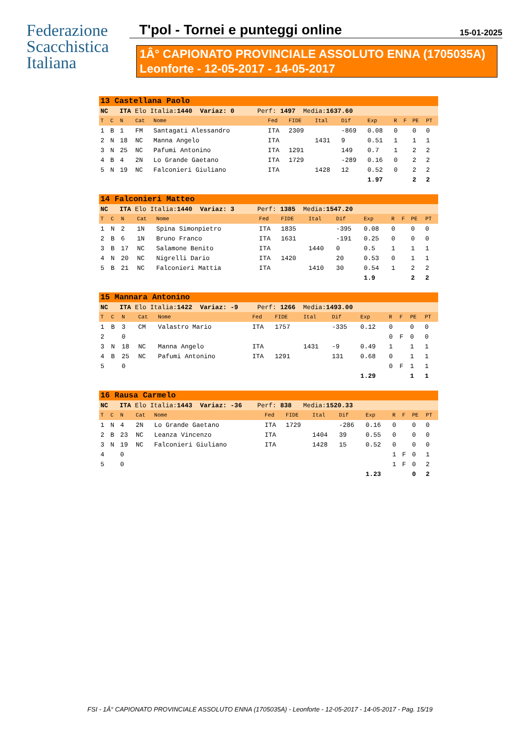Federazione Scacchistica Italiana
T'pol - Tornei e punteggi online 15-01-2025
1Â° CAPIONATO PROVINCIALE ASSOLUTO ENNA (1705035A)
Leonforte - 12-05-2017 - 14-05-2017
| 13 Castellana Paolo | | | | | | | | | | | | | |
| NC ITA Elo Italia: 1440 Variaz: 0 Perf: 1497 Media: 1637.60 | | | | | | | | | | | | | |
| T | C | N | Cat | Nome | Fed | FIDE | Ital | Dif | Exp | R | F | PE | PT |
| 1 | B | 1 | FM | Santagati Alessandro | ITA | 2309 | | -869 | 0.08 | 0 | | 0 | 0 |
| 2 | N | 18 | NC | Manna Angelo | ITA | | 1431 | 9 | 0.51 | 1 | | 1 | 1 |
| 3 | N | 25 | NC | Pafumi Antonino | ITA | 1291 | | 149 | 0.7 | 1 | | 2 | 2 |
| 4 | B | 4 | 2N | Lo Grande Gaetano | ITA | 1729 | | -289 | 0.16 | 0 | | 2 | 2 |
| 5 | N | 19 | NC | Falconieri Giuliano | ITA | | 1428 | 12 | 0.52 | 0 | | 2 | 2 |
| | | | | | | | | | 1.97 | | | 2 | 2 |
| 14 Falconieri Matteo | | | | | | | | | | | | | |
| NC ITA Elo Italia: 1440 Variaz: 3 Perf: 1385 Media: 1547.20 | | | | | | | | | | | | | |
| T | C | N | Cat | Nome | Fed | FIDE | Ital | Dif | Exp | R | F | PE | PT |
| 1 | N | 2 | 1N | Spina Simonpietro | ITA | 1835 | | -395 | 0.08 | 0 | | 0 | 0 |
| 2 | B | 6 | 1N | Bruno Franco | ITA | 1631 | | -191 | 0.25 | 0 | | 0 | 0 |
| 3 | B | 17 | NC | Salamone Benito | ITA | | 1440 | 0 | 0.5 | 1 | | 1 | 1 |
| 4 | N | 20 | NC | Nigrelli Dario | ITA | 1420 | | 20 | 0.53 | 0 | | 1 | 1 |
| 5 | B | 21 | NC | Falconieri Mattia | ITA | | 1410 | 30 | 0.54 | 1 | | 2 | 2 |
| | | | | | | | | | 1.9 | | | 2 | 2 |
| 15 Mannara Antonino | | | | | | | | | | | | | |
| NC ITA Elo Italia: 1422 Variaz: -9 Perf: 1266 Media: 1493.00 | | | | | | | | | | | | | |
| T | C | N | Cat | Nome | Fed | FIDE | Ital | Dif | Exp | R | F | PE | PT |
| 1 | B | 3 | CM | Valastro Mario | ITA | 1757 | | -335 | 0.12 | 0 | | 0 | 0 |
| 2 | | 0 | | | | | | | | 0 | F | 0 | 0 |
| 3 | N | 18 | NC | Manna Angelo | ITA | | 1431 | -9 | 0.49 | 1 | | 1 | 1 |
| 4 | B | 25 | NC | Pafumi Antonino | ITA | 1291 | | 131 | 0.68 | 0 | | 1 | 1 |
| 5 | | 0 | | | | | | | | 0 | F | 1 | 1 |
| | | | | | | | | | 1.29 | | | 1 | 1 |
| 16 Rausa Carmelo | | | | | | | | | | | | | |
| NC ITA Elo Italia: 1443 Variaz: -36 Perf: 838 Media: 1520.33 | | | | | | | | | | | | | |
| T | C | N | Cat | Nome | Fed | FIDE | Ital | Dif | Exp | R | F | PE | PT |
| 1 | N | 4 | 2N | Lo Grande Gaetano | ITA | 1729 | | -286 | 0.16 | 0 | | 0 | 0 |
| 2 | B | 23 | NC | Leanza Vincenzo | ITA | | 1404 | 39 | 0.55 | 0 | | 0 | 0 |
| 3 | N | 19 | NC | Falconieri Giuliano | ITA | | 1428 | 15 | 0.52 | 0 | | 0 | 0 |
| 4 | | 0 | | | | | | | | 1 | F | 0 | 1 |
| 5 | | 0 | | | | | | | | 1 | F | 0 | 2 |
| | | | | | | | | | 1.23 | | | 0 | 2 |
FSI - 1Â° CAPIONATO PROVINCIALE ASSOLUTO ENNA (1705035A) - Leonforte - 12-05-2017 - 14-05-2017 - Pag. 15/19